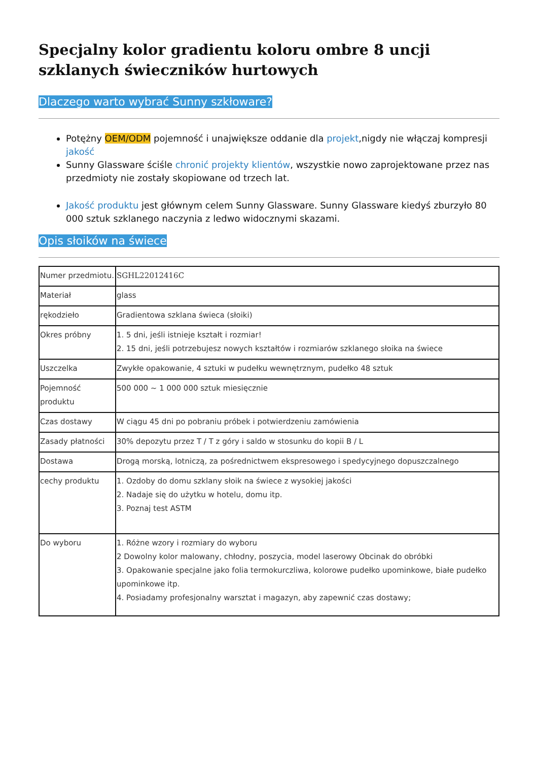Specjalny kolor gradientu koloru ombre 8 uncji szklanych świeczników hurtowych
Dlaczego warto wybrać Sunny szkłoware?
Potężny OEM/ODM pojemność i unajwiększe oddanie dla projekt,nigdy nie włączaj kompresji jakość
Sunny Glassware ściśle chronić projekty klientów, wszystkie nowo zaprojektowane przez nas przedmioty nie zostały skopiowane od trzech lat.
Jakość produktu jest głównym celem Sunny Glassware. Sunny Glassware kiedyś zburzyło 80 000 sztuk szklanego naczynia z ledwo widocznymi skazami.
Opis słoików na świece
| Numer przedmiotu. | SGHL22012416C |
| Materiał | glass |
| rękodzieło | Gradientowa szklana świeca (słoiki) |
| Okres próbny | 1. 5 dni, jeśli istnieje kształt i rozmiar! 2. 15 dni, jeśli potrzebujesz nowych kształtów i rozmiarów szklanego słoika na świece |
| Uszczelka | Zwykłe opakowanie, 4 sztuki w pudełku wewnętrznym, pudełko 48 sztuk |
| Pojemność produktu | 500 000 ~ 1 000 000 sztuk miesięcznie |
| Czas dostawy | W ciągu 45 dni po pobraniu próbek i potwierdzeniu zamówienia |
| Zasady płatności | 30% depozytu przez T / T z góry i saldo w stosunku do kopii B / L |
| Dostawa | Drogą morską, lotniczą, za pośrednictwem ekspresowego i spedycyjnego dopuszczalnego |
| cechy produktu | 1. Ozdoby do domu szklany słoik na świece z wysokiej jakości 2. Nadaje się do użytku w hotelu, domu itp. 3. Poznaj test ASTM |
| Do wyboru | 1. Różne wzory i rozmiary do wyboru 2 Dowolny kolor malowany, chłodny, poszycia, model laserowy Obcinak do obróbki 3. Opakowanie specjalne jako folia termokurczliwa, kolorowe pudełko upominkowe, białe pudełko upominkowe itp. 4. Posiadamy profesjonalny warsztat i magazyn, aby zapewnić czas dostawy; |